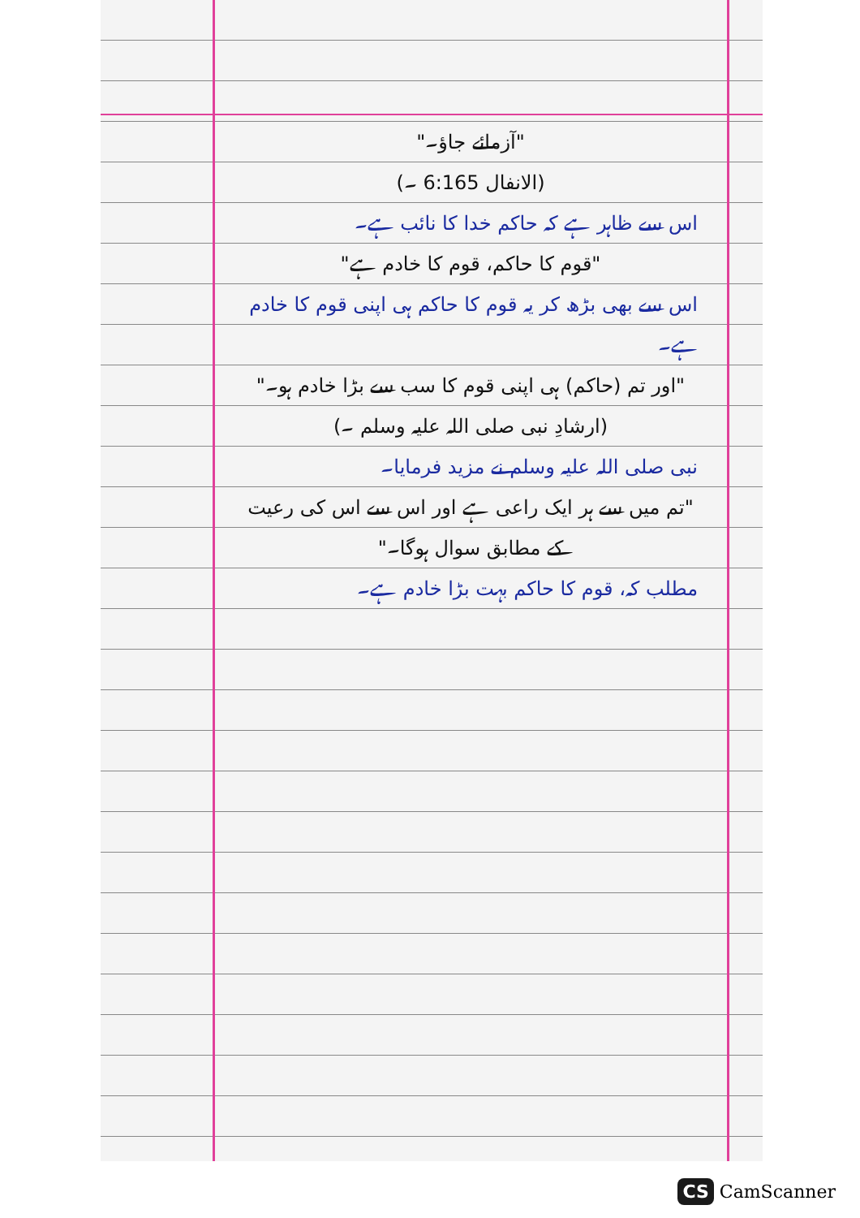"آزمائے جاؤ۔"
(الانفال 6:165 ۔)
اس سے ظاہر ہے کہ حاکم خدا کا نائب ہے۔
"قوم کا حاکم، قوم کا خادم ہے"
اس سے بھی بڑھ کر یہ قوم کا حاکم ہی اپنی قوم کا خادم ہے۔
"اور تم (حاکم) ہی اپنی قوم کا سب سے بڑا خادم ہو۔"
(ارشادِ نبی صلی اللہ علیہ وسلم ۔)
نبی صلی اللہ علیہ وسلم نے مزید فرمایا۔
"تم میں سے ہر ایک راعی ہے اور اس سے اس کی رعیت کے مطابق سوال ہوگا۔"
مطلب کہ، قوم کا حاکم بہت بڑا خادم ہے۔
CS CamScanner